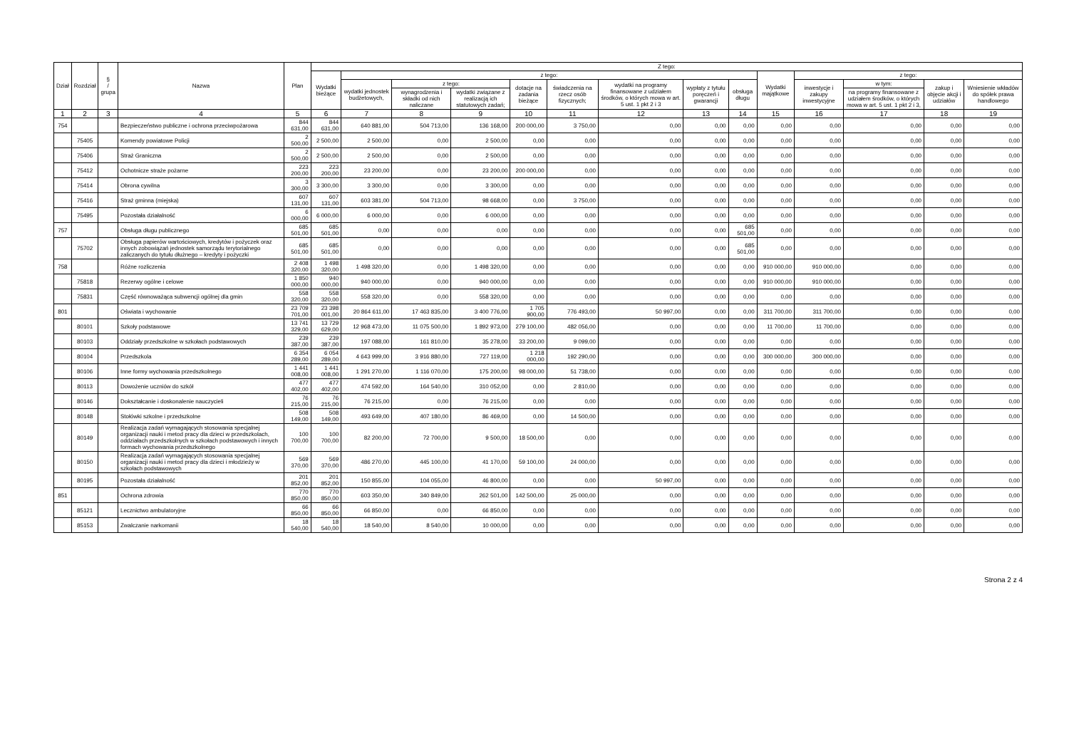| Dział | Rozdział | § / grupa | Nazwa | Plan | Z tego: | | | | | | | | | | | | | |
| --- | --- | --- | --- | --- | --- | --- | --- | --- | --- | --- | --- | --- | --- | --- | --- | --- | --- | --- |
| | | | | | Wydatki bieżące | z tego: | | | | | | | | Wydatki majątkowe | z tego: | | | |
| | | | | | | wydatki jednostek budżetowych, | z tego: | | dotacje na zadania bieżące | świadczenia na rzecz osób fizycznych; | wydatki na programy finansowane z udziałem środków, o których mowa w art. 5 ust. 1 pkt 2 i 3 | wypłaty z tytułu poręczeń i gwarancji | obsługa długu | | inwestycje i zakupy inwestycyjne | w tym: | zakup i objęcie akcji i udziałów | Wniesienie wkładów do spółek prawa handlowego |
| | | | | | | | wynagrodzenia i składki od nich naliczane | wydatki związane z realizacją ich statutowych zadań; | | | | | | | | na programy finansowane z udziałem środków, o których mowa w art. 5 ust. 1 pkt 2 i 3, | | |
| 1 | 2 | 3 | 4 | 5 | 6 | 7 | 8 | 9 | 10 | 11 | 12 | 13 | 14 | 15 | 16 | 17 | 18 | 19 |
| 754 | | | Bezpieczeństwo publiczne i ochrona przeciwpożarowa | 844 631,00 | 844 631,00 | 640 881,00 | 504 713,00 | 136 168,00 | 200 000,00 | 3 750,00 | 0,00 | 0,00 | 0,00 | 0,00 | 0,00 | 0,00 | 0,00 | 0,00 |
| | 75405 | | Komendy powiatowe Policji | 2 500,00 | 2 500,00 | 2 500,00 | 0,00 | 2 500,00 | 0,00 | 0,00 | 0,00 | 0,00 | 0,00 | 0,00 | 0,00 | 0,00 | 0,00 | 0,00 |
| | 75406 | | Straż Graniczna | 2 500,00 | 2 500,00 | 2 500,00 | 0,00 | 2 500,00 | 0,00 | 0,00 | 0,00 | 0,00 | 0,00 | 0,00 | 0,00 | 0,00 | 0,00 | 0,00 |
| | 75412 | | Ochotnicze straże pożarne | 223 200,00 | 223 200,00 | 23 200,00 | 0,00 | 23 200,00 | 200 000,00 | 0,00 | 0,00 | 0,00 | 0,00 | 0,00 | 0,00 | 0,00 | 0,00 | 0,00 |
| | 75414 | | Obrona cywilna | 3 300,00 | 3 300,00 | 3 300,00 | 0,00 | 3 300,00 | 0,00 | 0,00 | 0,00 | 0,00 | 0,00 | 0,00 | 0,00 | 0,00 | 0,00 | 0,00 |
| | 75416 | | Straż gminna (miejska) | 607 131,00 | 607 131,00 | 603 381,00 | 504 713,00 | 98 668,00 | 0,00 | 3 750,00 | 0,00 | 0,00 | 0,00 | 0,00 | 0,00 | 0,00 | 0,00 | 0,00 |
| | 75495 | | Pozostała działalność | 6 000,00 | 6 000,00 | 6 000,00 | 0,00 | 6 000,00 | 0,00 | 0,00 | 0,00 | 0,00 | 0,00 | 0,00 | 0,00 | 0,00 | 0,00 | 0,00 |
| 757 | | | Obsługa długu publicznego | 685 501,00 | 685 501,00 | 0,00 | 0,00 | 0,00 | 0,00 | 0,00 | 0,00 | 0,00 | 685 501,00 | 0,00 | 0,00 | 0,00 | 0,00 | 0,00 |
| | 75702 | | Obsługa papierów wartościowych, kredytów i pożyczek oraz innych zobowiązań jednostek samorządu terytorialnego zaliczanych do tytułu dłużnego – kredyty i pożyczki | 685 501,00 | 685 501,00 | 0,00 | 0,00 | 0,00 | 0,00 | 0,00 | 0,00 | 0,00 | 685 501,00 | 0,00 | 0,00 | 0,00 | 0,00 | 0,00 |
| 758 | | | Różne rozliczenia | 2 408 320,00 | 1 498 320,00 | 1 498 320,00 | 0,00 | 1 498 320,00 | 0,00 | 0,00 | 0,00 | 0,00 | 0,00 | 910 000,00 | 910 000,00 | 0,00 | 0,00 | 0,00 |
| | 75818 | | Rezerwy ogólne i celowe | 1 850 000,00 | 940 000,00 | 940 000,00 | 0,00 | 940 000,00 | 0,00 | 0,00 | 0,00 | 0,00 | 0,00 | 910 000,00 | 910 000,00 | 0,00 | 0,00 | 0,00 |
| | 75831 | | Część równoważąca subwencji ogólnej dla gmin | 558 320,00 | 558 320,00 | 558 320,00 | 0,00 | 558 320,00 | 0,00 | 0,00 | 0,00 | 0,00 | 0,00 | 0,00 | 0,00 | 0,00 | 0,00 | 0,00 |
| 801 | | | Oświata i wychowanie | 23 709 701,00 | 23 398 001,00 | 20 864 611,00 | 17 463 835,00 | 3 400 776,00 | 1 705 900,00 | 776 493,00 | 50 997,00 | 0,00 | 0,00 | 311 700,00 | 311 700,00 | 0,00 | 0,00 | 0,00 |
| | 80101 | | Szkoły podstawowe | 13 741 329,00 | 13 729 629,00 | 12 968 473,00 | 11 075 500,00 | 1 892 973,00 | 279 100,00 | 482 056,00 | 0,00 | 0,00 | 0,00 | 11 700,00 | 11 700,00 | 0,00 | 0,00 | 0,00 |
| | 80103 | | Oddziały przedszkolne w szkołach podstawowych | 239 387,00 | 239 387,00 | 197 088,00 | 161 810,00 | 35 278,00 | 33 200,00 | 9 099,00 | 0,00 | 0,00 | 0,00 | 0,00 | 0,00 | 0,00 | 0,00 | 0,00 |
| | 80104 | | Przedszkola | 6 354 289,00 | 6 054 289,00 | 4 643 999,00 | 3 916 880,00 | 727 119,00 | 1 218 000,00 | 192 290,00 | 0,00 | 0,00 | 0,00 | 300 000,00 | 300 000,00 | 0,00 | 0,00 | 0,00 |
| | 80106 | | Inne formy wychowania przedszkolnego | 1 441 008,00 | 1 441 008,00 | 1 291 270,00 | 1 116 070,00 | 175 200,00 | 98 000,00 | 51 738,00 | 0,00 | 0,00 | 0,00 | 0,00 | 0,00 | 0,00 | 0,00 | 0,00 |
| | 80113 | | Dowożenie uczniów do szkół | 477 402,00 | 477 402,00 | 474 592,00 | 164 540,00 | 310 052,00 | 0,00 | 2 810,00 | 0,00 | 0,00 | 0,00 | 0,00 | 0,00 | 0,00 | 0,00 | 0,00 |
| | 80146 | | Dokształcanie i doskonalenie nauczycieli | 76 215,00 | 76 215,00 | 76 215,00 | 0,00 | 76 215,00 | 0,00 | 0,00 | 0,00 | 0,00 | 0,00 | 0,00 | 0,00 | 0,00 | 0,00 | 0,00 |
| | 80148 | | Stołówki szkolne i przedszkolne | 508 149,00 | 508 149,00 | 493 649,00 | 407 180,00 | 86 469,00 | 0,00 | 14 500,00 | 0,00 | 0,00 | 0,00 | 0,00 | 0,00 | 0,00 | 0,00 | 0,00 |
| | 80149 | | Realizacja zadań wymagających stosowania specjalnej organizacji nauki i metod pracy dla dzieci w przedszkolach, oddziałach przedszkolnych w szkołach podstawowych i innych formach wychowania przedszkolnego | 100 700,00 | 100 700,00 | 82 200,00 | 72 700,00 | 9 500,00 | 18 500,00 | 0,00 | 0,00 | 0,00 | 0,00 | 0,00 | 0,00 | 0,00 | 0,00 | 0,00 |
| | 80150 | | Realizacja zadań wymagających stosowania specjalnej organizacji nauki i metod pracy dla dzieci i młodzieży w szkołach podstawowych | 569 370,00 | 569 370,00 | 486 270,00 | 445 100,00 | 41 170,00 | 59 100,00 | 24 000,00 | 0,00 | 0,00 | 0,00 | 0,00 | 0,00 | 0,00 | 0,00 | 0,00 |
| | 80195 | | Pozostała działalność | 201 852,00 | 201 852,00 | 150 855,00 | 104 055,00 | 46 800,00 | 0,00 | 0,00 | 50 997,00 | 0,00 | 0,00 | 0,00 | 0,00 | 0,00 | 0,00 | 0,00 |
| 851 | | | Ochrona zdrowia | 770 850,00 | 770 850,00 | 603 350,00 | 340 849,00 | 262 501,00 | 142 500,00 | 25 000,00 | 0,00 | 0,00 | 0,00 | 0,00 | 0,00 | 0,00 | 0,00 | 0,00 |
| | 85121 | | Lecznictwo ambulatoryjne | 66 850,00 | 66 850,00 | 66 850,00 | 0,00 | 66 850,00 | 0,00 | 0,00 | 0,00 | 0,00 | 0,00 | 0,00 | 0,00 | 0,00 | 0,00 | 0,00 |
| | 85153 | | Zwalczanie narkomanii | 18 540,00 | 18 540,00 | 18 540,00 | 8 540,00 | 10 000,00 | 0,00 | 0,00 | 0,00 | 0,00 | 0,00 | 0,00 | 0,00 | 0,00 | 0,00 | 0,00 |
Strona 2 z 4